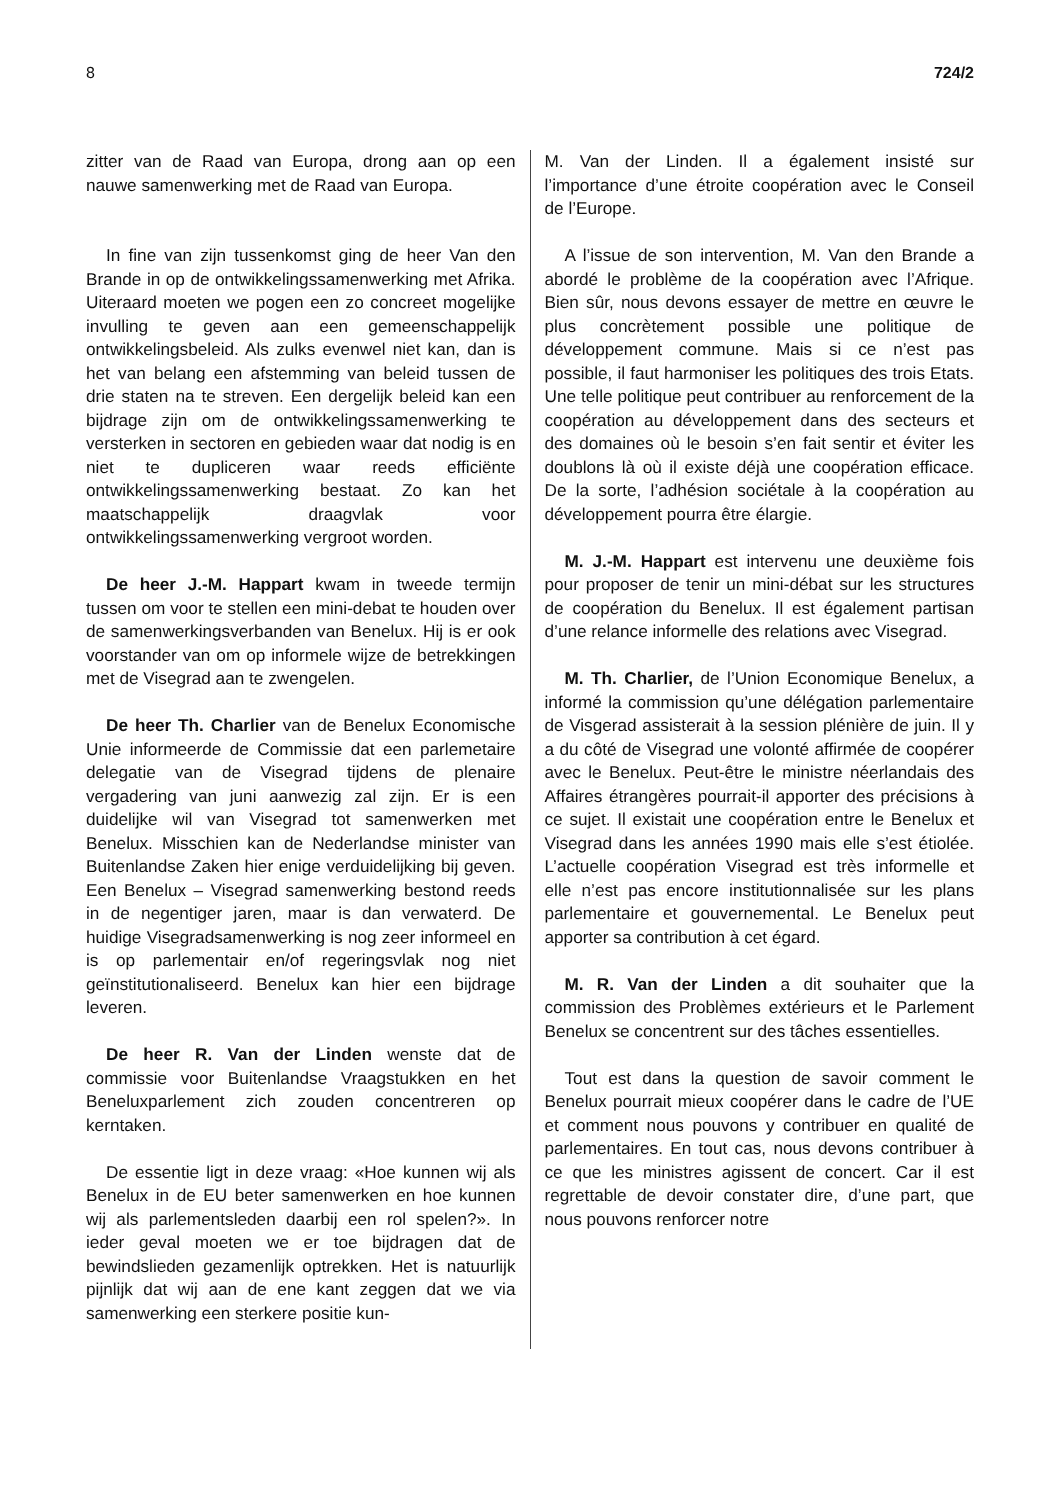8 724/2
zitter van de Raad van Europa, drong aan op een nauwe samenwerking met de Raad van Europa.
In fine van zijn tussenkomst ging de heer Van den Brande in op de ontwikkelingssamenwerking met Afrika. Uiteraard moeten we pogen een zo concreet mogelijke invulling te geven aan een gemeenschappelijk ontwikkelingsbeleid. Als zulks evenwel niet kan, dan is het van belang een afstemming van beleid tussen de drie staten na te streven. Een dergelijk beleid kan een bijdrage zijn om de ontwikkelingssamenwerking te versterken in sectoren en gebieden waar dat nodig is en niet te dupliceren waar reeds efficiënte ontwikkelingssamenwerking bestaat. Zo kan het maatschappelijk draagvlak voor ontwikkelingssamenwerking vergroot worden.
De heer J.-M. Happart kwam in tweede termijn tussen om voor te stellen een mini-debat te houden over de samenwerkingsverbanden van Benelux. Hij is er ook voorstander van om op informele wijze de betrekkingen met de Visegrad aan te zwengelen.
De heer Th. Charlier van de Benelux Economische Unie informeerde de Commissie dat een parlemetaire delegatie van de Visegrad tijdens de plenaire vergadering van juni aanwezig zal zijn. Er is een duidelijke wil van Visegrad tot samenwerken met Benelux. Misschien kan de Nederlandse minister van Buitenlandse Zaken hier enige verduidelijking bij geven. Een Benelux – Visegrad samenwerking bestond reeds in de negentiger jaren, maar is dan verwaterd. De huidige Visegradsamenwerking is nog zeer informeel en is op parlementair en/of regeringsvlak nog niet geïnstitutionaliseerd. Benelux kan hier een bijdrage leveren.
De heer R. Van der Linden wenste dat de commissie voor Buitenlandse Vraagstukken en het Beneluxparlement zich zouden concentreren op kerntaken.
De essentie ligt in deze vraag: «Hoe kunnen wij als Benelux in de EU beter samenwerken en hoe kunnen wij als parlementsleden daarbij een rol spelen?». In ieder geval moeten we er toe bijdragen dat de bewindslieden gezamenlijk optrekken. Het is natuurlijk pijnlijk dat wij aan de ene kant zeggen dat we via samenwerking een sterkere positie kun-
M. Van der Linden. Il a également insisté sur l’importance d’une étroite coopération avec le Conseil de l’Europe.
A l’issue de son intervention, M. Van den Brande a abordé le problème de la coopération avec l’Afrique. Bien sûr, nous devons essayer de mettre en œuvre le plus concrètement possible une politique de développement commune. Mais si ce n’est pas possible, il faut harmoniser les politiques des trois Etats. Une telle politique peut contribuer au renforcement de la coopération au développement dans des secteurs et des domaines où le besoin s’en fait sentir et éviter les doublons là où il existe déjà une coopération efficace. De la sorte, l’adhésion sociétale à la coopération au développement pourra être élargie.
M. J.-M. Happart est intervenu une deuxième fois pour proposer de tenir un mini-débat sur les structures de coopération du Benelux. Il est également partisan d’une relance informelle des relations avec Visegrad.
M. Th. Charlier, de l’Union Economique Benelux, a informé la commission qu’une délégation parlementaire de Visgerad assisterait à la session plénière de juin. Il y a du côté de Visegrad une volonté affirmée de coopérer avec le Benelux. Peut-être le ministre néerlandais des Affaires étrangères pourrait-il apporter des précisions à ce sujet. Il existait une coopération entre le Benelux et Visegrad dans les années 1990 mais elle s’est étiolée. L’actuelle coopération Visegrad est très informelle et elle n’est pas encore institutionnalisée sur les plans parlementaire et gouvernemental. Le Benelux peut apporter sa contribution à cet égard.
M. R. Van der Linden a dit souhaiter que la commission des Problèmes extérieurs et le Parlement Benelux se concentrent sur des tâches essentielles.
Tout est dans la question de savoir comment le Benelux pourrait mieux coopérer dans le cadre de l’UE et comment nous pouvons y contribuer en qualité de parlementaires. En tout cas, nous devons contribuer à ce que les ministres agissent de concert. Car il est regrettable de devoir constater dire, d’une part, que nous pouvons renforcer notre